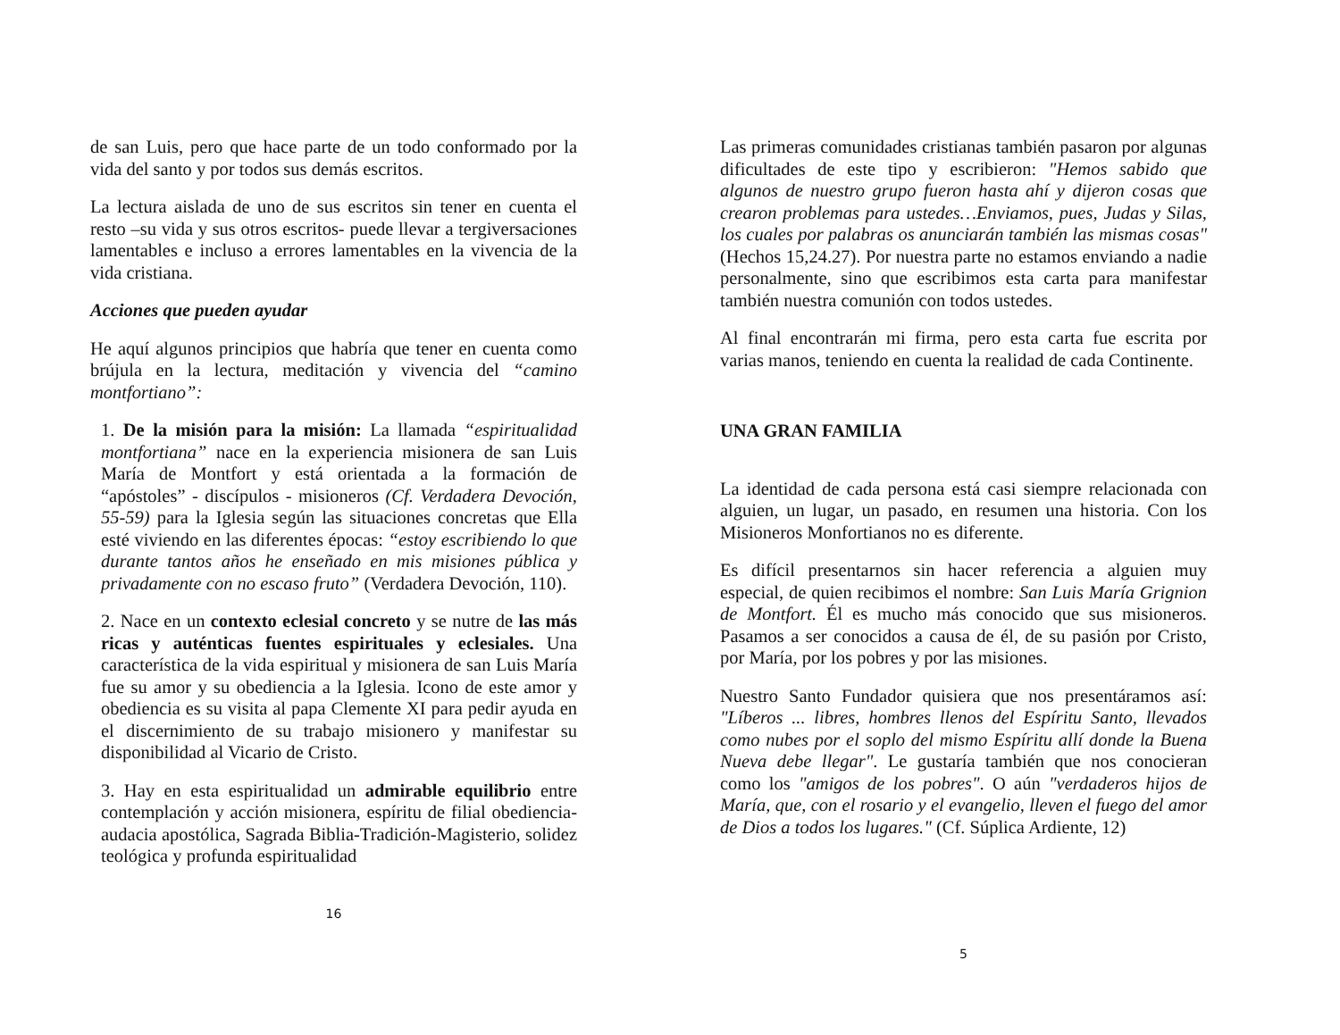de san Luis, pero que hace parte de un todo conformado por la vida del santo y por todos sus demás escritos.
La lectura aislada de uno de sus escritos sin tener en cuenta el resto –su vida y sus otros escritos- puede llevar a tergiversaciones lamentables e incluso a errores lamentables en la vivencia de la vida cristiana.
Acciones que pueden ayudar
He aquí algunos principios que habría que tener en cuenta como brújula en la lectura, meditación y vivencia del “camino montfortiano”:
1. De la misión para la misión: La llamada “espiritualidad montfortiana” nace en la experiencia misionera de san Luis María de Montfort y está orientada a la formación de “apóstoles” - discípulos - misioneros (Cf. Verdadera Devoción, 55-59) para la Iglesia según las situaciones concretas que Ella esté viviendo en las diferentes épocas: “estoy escribiendo lo que durante tantos años he enseñado en mis misiones pública y privadamente con no escaso fruto” (Verdadera Devoción, 110).
2. Nace en un contexto eclesial concreto y se nutre de las más ricas y auténticas fuentes espirituales y eclesiales. Una característica de la vida espiritual y misionera de san Luis María fue su amor y su obediencia a la Iglesia. Icono de este amor y obediencia es su visita al papa Clemente XI para pedir ayuda en el discernimiento de su trabajo misionero y manifestar su disponibilidad al Vicario de Cristo.
3. Hay en esta espiritualidad un admirable equilibrio entre contemplación y acción misionera, espíritu de filial obediencia-audacia apostólica, Sagrada Biblia-Tradición-Magisterio, solidez teológica y profunda espiritualidad
16
Las primeras comunidades cristianas también pasaron por algunas dificultades de este tipo y escribieron: "Hemos sabido que algunos de nuestro grupo fueron hasta ahí y dijeron cosas que crearon problemas para ustedes…Enviamos, pues, Judas y Silas, los cuales por palabras os anunciarán también las mismas cosas" (Hechos 15,24.27). Por nuestra parte no estamos enviando a nadie personalmente, sino que escribimos esta carta para manifestar también nuestra comunión con todos ustedes.
Al final encontrarán mi firma, pero esta carta fue escrita por varias manos, teniendo en cuenta la realidad de cada Continente.
UNA GRAN FAMILIA
La identidad de cada persona está casi siempre relacionada con alguien, un lugar, un pasado, en resumen una historia. Con los Misioneros Monfortianos no es diferente.
Es difícil presentarnos sin hacer referencia a alguien muy especial, de quien recibimos el nombre: San Luis María Grignion de Montfort. Él es mucho más conocido que sus misioneros. Pasamos a ser conocidos a causa de él, de su pasión por Cristo, por María, por los pobres y por las misiones.
Nuestro Santo Fundador quisiera que nos presentáramos así: "Líberos ... libres, hombres llenos del Espíritu Santo, llevados como nubes por el soplo del mismo Espíritu allí donde la Buena Nueva debe llegar". Le gustaría también que nos conocieran como los "amigos de los pobres". O aún "verdaderos hijos de María, que, con el rosario y el evangelio, lleven el fuego del amor de Dios a todos los lugares." (Cf. Súplica Ardiente, 12)
5